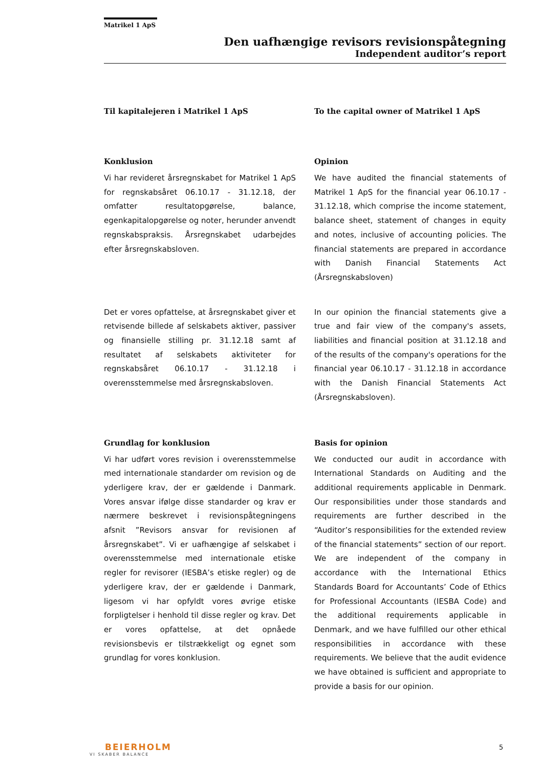Matrikel 1 ApS
Den uafhængige revisors revisionspåtegning
Independent auditor’s report
Til kapitalejeren i Matrikel 1 ApS To the capital owner of Matrikel 1 ApS
Konklusion
Vi har revideret årsregnskabet for Matrikel 1 ApS for regnskabsåret 06.10.17 - 31.12.18, der omfatter resultatopgørelse, balance, egenkapitalopgørelse og noter, herunder anvendt regnskabspraksis. Årsregnskabet udarbejdes efter årsregnskabsloven.
Opinion
We have audited the financial statements of Matrikel 1 ApS for the financial year 06.10.17 - 31.12.18, which comprise the income statement, balance sheet, statement of changes in equity and notes, inclusive of accounting policies. The financial statements are prepared in accordance with Danish Financial Statements Act (Årsregnskabsloven)
Det er vores opfattelse, at årsregnskabet giver et retvisende billede af selskabets aktiver, passiver og finansielle stilling pr. 31.12.18 samt af resultatet af selskabets aktiviteter for regnskabsåret 06.10.17 - 31.12.18 i overensstemmelse med årsregnskabsloven.
In our opinion the financial statements give a true and fair view of the company's assets, liabilities and financial position at 31.12.18 and of the results of the company's operations for the financial year 06.10.17 - 31.12.18 in accordance with the Danish Financial Statements Act (Årsregnskabsloven).
Grundlag for konklusion
Vi har udført vores revision i overensstemmelse med internationale standarder om revision og de yderligere krav, der er gældende i Danmark. Vores ansvar ifølge disse standarder og krav er nærmere beskrevet i revisionspåtegningens afsnit ”Revisors ansvar for revisionen af årsregnskabet”. Vi er uafhængige af selskabet i overensstemmelse med internationale etiske regler for revisorer (IESBA’s etiske regler) og de yderligere krav, der er gældende i Danmark, ligesom vi har opfyldt vores øvrige etiske forpligtelser i henhold til disse regler og krav. Det er vores opfattelse, at det opnåede revisionsbevis er tilstrækkeligt og egnet som grundlag for vores konklusion.
Basis for opinion
We conducted our audit in accordance with International Standards on Auditing and the additional requirements applicable in Denmark. Our responsibilities under those standards and requirements are further described in the “Auditor’s responsibilities for the extended review of the financial statements” section of our report. We are independent of the company in accordance with the International Ethics Standards Board for Accountants’ Code of Ethics for Professional Accountants (IESBA Code) and the additional requirements applicable in Denmark, and we have fulfilled our other ethical responsibilities in accordance with these requirements. We believe that the audit evidence we have obtained is sufficient and appropriate to provide a basis for our opinion.
BEIERHOLM
VI SKABER BALANCE
5